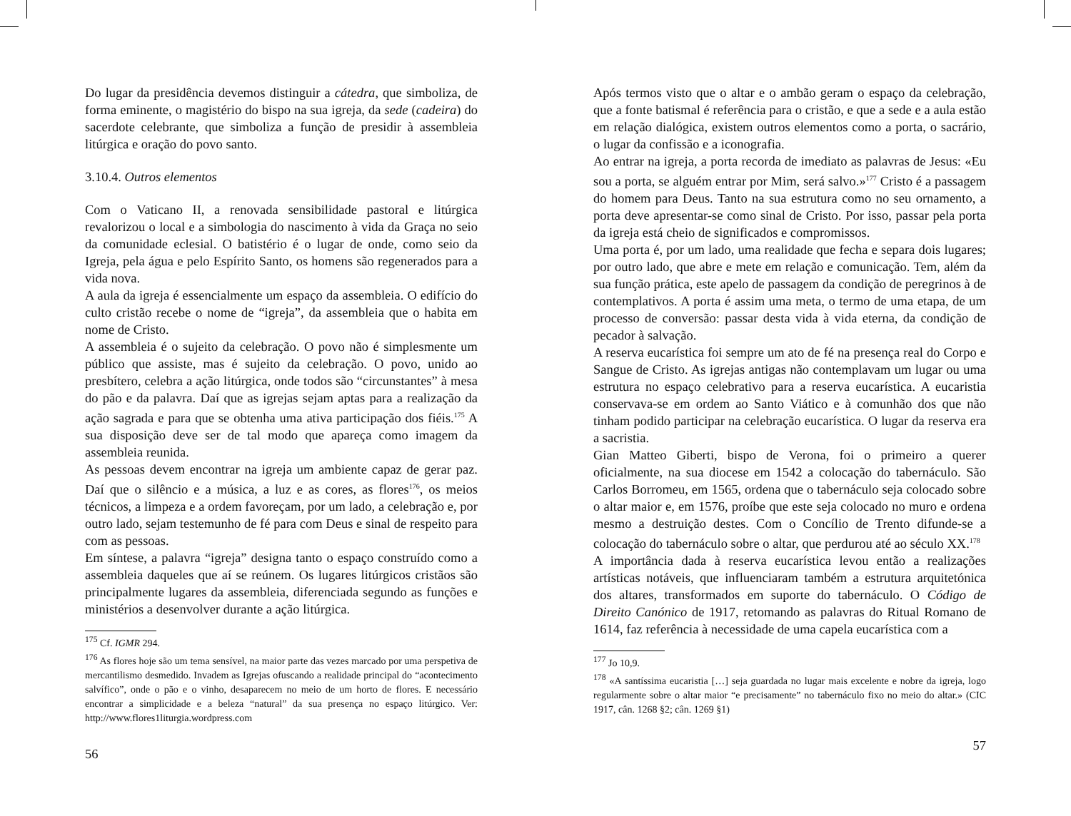Do lugar da presidência devemos distinguir a cátedra, que simboliza, de forma eminente, o magistério do bispo na sua igreja, da sede (cadeira) do sacerdote celebrante, que simboliza a função de presidir à assembleia litúrgica e oração do povo santo.
3.10.4. Outros elementos
Com o Vaticano II, a renovada sensibilidade pastoral e litúrgica revalorizou o local e a simbologia do nascimento à vida da Graça no seio da comunidade eclesial. O batistério é o lugar de onde, como seio da Igreja, pela água e pelo Espírito Santo, os homens são regenerados para a vida nova.
A aula da igreja é essencialmente um espaço da assembleia. O edifício do culto cristão recebe o nome de “igreja”, da assembleia que o habita em nome de Cristo.
A assembleia é o sujeito da celebração. O povo não é simplesmente um público que assiste, mas é sujeito da celebração. O povo, unido ao presbítero, celebra a ação litúrgica, onde todos são “circunstantes” à mesa do pão e da palavra. Daí que as igrejas sejam aptas para a realização da ação sagrada e para que se obtenha uma ativa participação dos fiéis.<sup>175</sup> A sua disposição deve ser de tal modo que apareça como imagem da assembleia reunida.
As pessoas devem encontrar na igreja um ambiente capaz de gerar paz. Daí que o silêncio e a música, a luz e as cores, as flores<sup>176</sup>, os meios técnicos, a limpeza e a ordem favoreçam, por um lado, a celebração e, por outro lado, sejam testemunho de fé para com Deus e sinal de respeito para com as pessoas.
Em síntese, a palavra “igreja” designa tanto o espaço construído como a assembleia daqueles que aí se reúnem. Os lugares litúrgicos cristãos são principalmente lugares da assembleia, diferenciada segundo as funções e ministérios a desenvolver durante a ação litúrgica.
<sup>175</sup> Cf. IGMR 294.
<sup>176</sup> As flores hoje são um tema sensível, na maior parte das vezes marcado por uma perspetiva de mercantilismo desmedido. Invadem as Igrejas ofuscando a realidade principal do “acontecimento salvífico”, onde o pão e o vinho, desaparecem no meio de um horto de flores. E necessário encontrar a simplicidade e a beleza “natural” da sua presença no espaço litúrgico. Ver: http://www.flores1liturgia.wordpress.com
56
Após termos visto que o altar e o ambão geram o espaço da celebração, que a fonte batismal é referência para o cristão, e que a sede e a aula estão em relação dialógica, existem outros elementos como a porta, o sacrário, o lugar da confissão e a iconografia.
Ao entrar na igreja, a porta recorda de imediato as palavras de Jesus: «Eu sou a porta, se alguém entrar por Mim, será salvo.»<sup>177</sup> Cristo é a passagem do homem para Deus. Tanto na sua estrutura como no seu ornamento, a porta deve apresentar-se como sinal de Cristo. Por isso, passar pela porta da igreja está cheio de significados e compromissos.
Uma porta é, por um lado, uma realidade que fecha e separa dois lugares; por outro lado, que abre e mete em relação e comunicação. Tem, além da sua função prática, este apelo de passagem da condição de peregrinos à de contemplativos. A porta é assim uma meta, o termo de uma etapa, de um processo de conversão: passar desta vida à vida eterna, da condição de pecador à salvação.
A reserva eucarística foi sempre um ato de fé na presença real do Corpo e Sangue de Cristo. As igrejas antigas não contemplavam um lugar ou uma estrutura no espaço celebrativo para a reserva eucarística. A eucaristia conservava-se em ordem ao Santo Viático e à comunhão dos que não tinham podido participar na celebração eucarística. O lugar da reserva era a sacristia.
Gian Matteo Giberti, bispo de Verona, foi o primeiro a querer oficialmente, na sua diocese em 1542 a colocação do tabernáculo. São Carlos Borromeu, em 1565, ordena que o tabernáculo seja colocado sobre o altar maior e, em 1576, proíbe que este seja colocado no muro e ordena mesmo a destruição destes. Com o Concílio de Trento difunde-se a colocação do tabernáculo sobre o altar, que perdurou até ao século XX.<sup>178</sup>
A importância dada à reserva eucarística levou então a realizações artísticas notáveis, que influenciaram também a estrutura arquitetónica dos altares, transformados em suporte do tabernáculo. O Código de Direito Canónico de 1917, retomando as palavras do Ritual Romano de 1614, faz referência à necessidade de uma capela eucarística com a
<sup>177</sup> Jo 10,9.
<sup>178</sup> «A santíssima eucaristia […] seja guardada no lugar mais excelente e nobre da igreja, logo regularmente sobre o altar maior “e precisamente” no tabernáculo fixo no meio do altar.» (CIC 1917, cân. 1268 §2; cân. 1269 §1)
57